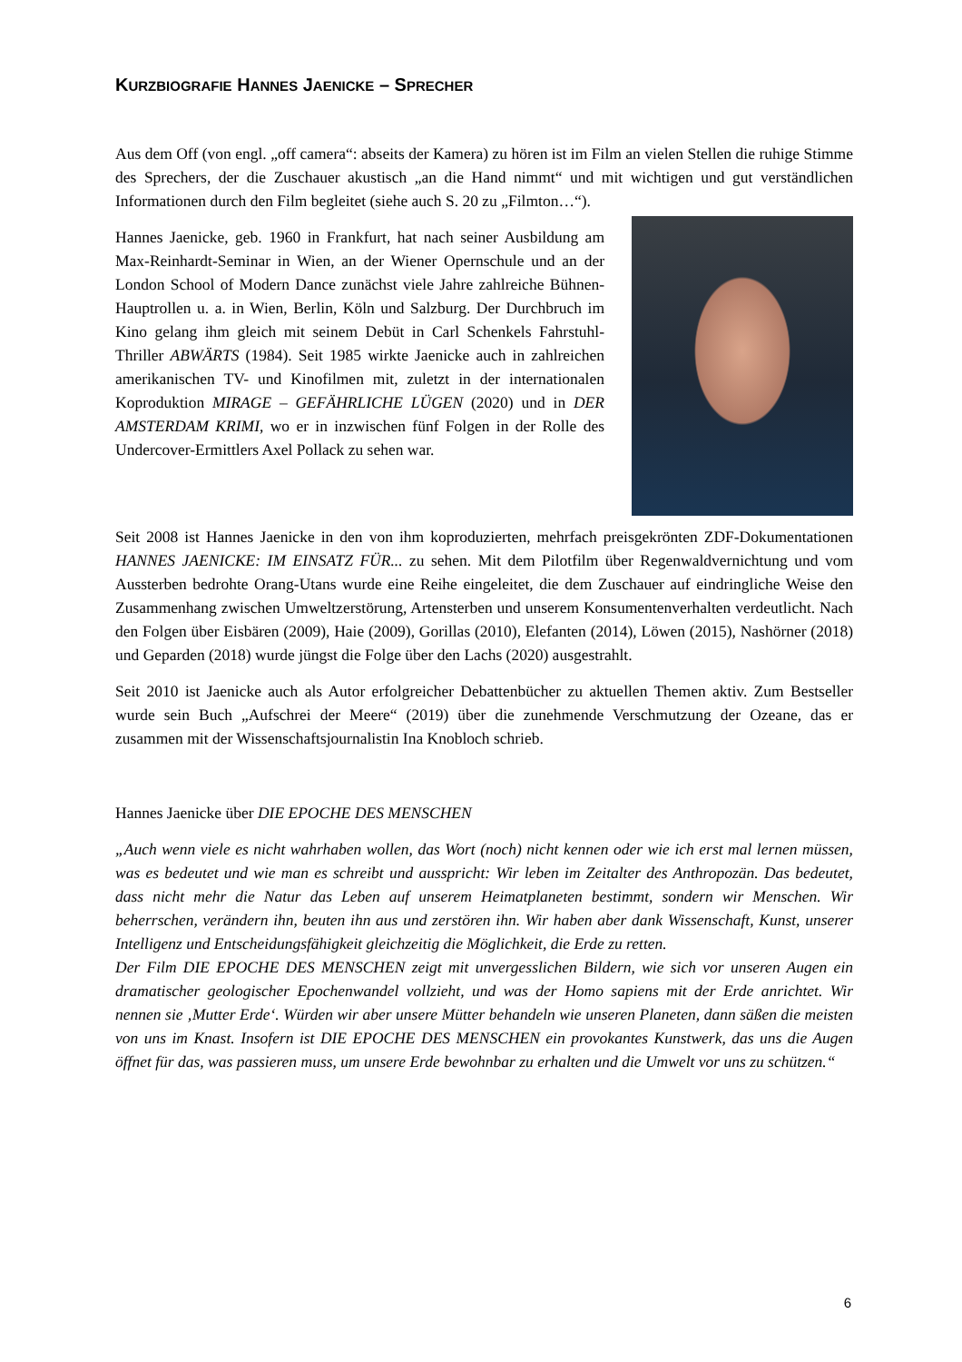KURZBIOGRAFIE HANNES JAENICKE – SPRECHER
Aus dem Off (von engl. „off camera“: abseits der Kamera) zu hören ist im Film an vielen Stellen die ruhige Stimme des Sprechers, der die Zuschauer akustisch „an die Hand nimmt“ und mit wichtigen und gut verständlichen Informationen durch den Film begleitet (siehe auch S. 20 zu „Filmton…“).
Hannes Jaenicke, geb. 1960 in Frankfurt, hat nach seiner Ausbildung am Max-Reinhardt-Seminar in Wien, an der Wiener Opernschule und an der London School of Modern Dance zunächst viele Jahre zahlreiche Bühnen-Hauptrollen u. a. in Wien, Berlin, Köln und Salzburg. Der Durchbruch im Kino gelang ihm gleich mit seinem Debüt in Carl Schenkels Fahrstuhl-Thriller ABWÄRTS (1984). Seit 1985 wirkte Jaenicke auch in zahlreichen amerikanischen TV- und Kinofilmen mit, zuletzt in der internationalen Koproduktion MIRAGE – GEFÄHRLICHE LÜGEN (2020) und in DER AMSTERDAM KRIMI, wo er in inzwischen fünf Folgen in der Rolle des Undercover-Ermittlers Axel Pollack zu sehen war.
Seit 2008 ist Hannes Jaenicke in den von ihm koproduzierten, mehrfach preisgekrönten ZDF-Dokumentationen HANNES JAENICKE: IM EINSATZ FÜR... zu sehen. Mit dem Pilotfilm über Regenwaldvernichtung und vom Aussterben bedrohte Orang-Utans wurde eine Reihe eingeleitet, die dem Zuschauer auf eindringliche Weise den Zusammenhang zwischen Umweltzerstörung, Artensterben und unserem Konsumentenverhalten verdeutlicht. Nach den Folgen über Eisbären (2009), Haie (2009), Gorillas (2010), Elefanten (2014), Löwen (2015), Nashörner (2018) und Geparden (2018) wurde jüngst die Folge über den Lachs (2020) ausgestrahlt.
Seit 2010 ist Jaenicke auch als Autor erfolgreicher Debattenbücher zu aktuellen Themen aktiv. Zum Bestseller wurde sein Buch „Aufschrei der Meere“ (2019) über die zunehmende Verschmutzung der Ozeane, das er zusammen mit der Wissenschaftsjournalistin Ina Knobloch schrieb.
Hannes Jaenicke über DIE EPOCHE DES MENSCHEN
„Auch wenn viele es nicht wahrhaben wollen, das Wort (noch) nicht kennen oder wie ich erst mal lernen müssen, was es bedeutet und wie man es schreibt und ausspricht: Wir leben im Zeitalter des Anthropozän. Das bedeutet, dass nicht mehr die Natur das Leben auf unserem Heimatplaneten bestimmt, sondern wir Menschen. Wir beherrschen, verändern ihn, beuten ihn aus und zerstören ihn. Wir haben aber dank Wissenschaft, Kunst, unserer Intelligenz und Entscheidungsfähigkeit gleichzeitig die Möglichkeit, die Erde zu retten.
Der Film DIE EPOCHE DES MENSCHEN zeigt mit unvergesslichen Bildern, wie sich vor unseren Augen ein dramatischer geologischer Epochenwandel vollzieht, und was der Homo sapiens mit der Erde anrichtet. Wir nennen sie ‚Mutter Erde‘. Würden wir aber unsere Mütter behandeln wie unseren Planeten, dann säßen die meisten von uns im Knast. Insofern ist DIE EPOCHE DES MENSCHEN ein provokantes Kunstwerk, das uns die Augen öffnet für das, was passieren muss, um unsere Erde bewohnbar zu erhalten und die Umwelt vor uns zu schützen.“
6